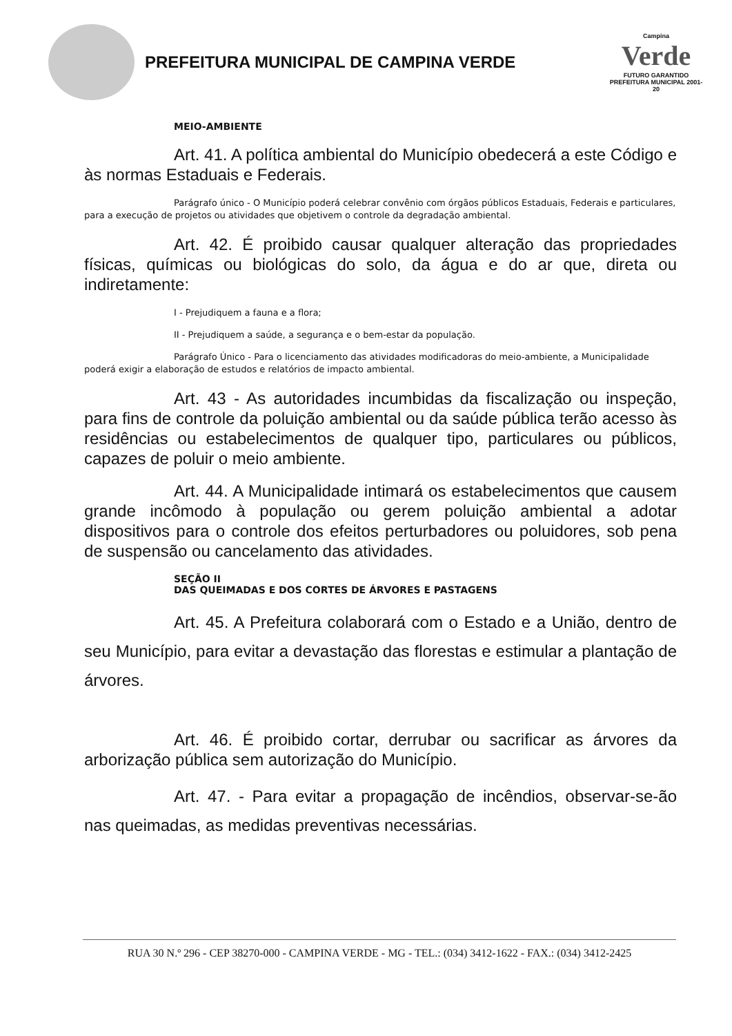PREFEITURA MUNICIPAL DE CAMPINA VERDE
Campina
Verde
FUTURO GARANTIDO
PREFEITURA MUNICIPAL 2001-20
MEIO-AMBIENTE
Art. 41. A política ambiental do Município obedecerá a este Código e às normas Estaduais e Federais.
Parágrafo único - O Município poderá celebrar convênio com órgãos públicos Estaduais, Federais e particulares, para a execução de projetos ou atividades que objetivem o controle da degradação ambiental.
Art. 42. É proibido causar qualquer alteração das propriedades físicas, químicas ou biológicas do solo, da água e do ar que, direta ou indiretamente:
I - Prejudiquem a fauna e a flora;
II - Prejudiquem a saúde, a segurança e o bem-estar da população.
Parágrafo Único - Para o licenciamento das atividades modificadoras do meio-ambiente, a Municipalidade poderá exigir a elaboração de estudos e relatórios de impacto ambiental.
Art. 43 - As autoridades incumbidas da fiscalização ou inspeção, para fins de controle da poluição ambiental ou da saúde pública terão acesso às residências ou estabelecimentos de qualquer tipo, particulares ou públicos, capazes de poluir o meio ambiente.
Art. 44. A Municipalidade intimará os estabelecimentos que causem grande incômodo à população ou gerem poluição ambiental a adotar dispositivos para o controle dos efeitos perturbadores ou poluidores, sob pena de suspensão ou cancelamento das atividades.
SEÇÃO II
DAS QUEIMADAS E DOS CORTES DE ÁRVORES E PASTAGENS
Art. 45. A Prefeitura colaborará com o Estado e a União, dentro de seu Município, para evitar a devastação das florestas e estimular a plantação de árvores.
Art. 46. É proibido cortar, derrubar ou sacrificar as árvores da arborização pública sem autorização do Município.
Art. 47. - Para evitar a propagação de incêndios, observar-se-ão nas queimadas, as medidas preventivas necessárias.
RUA 30 N.º 296 - CEP 38270-000 - CAMPINA VERDE - MG - TEL.: (034) 3412-1622 - FAX.: (034) 3412-2425